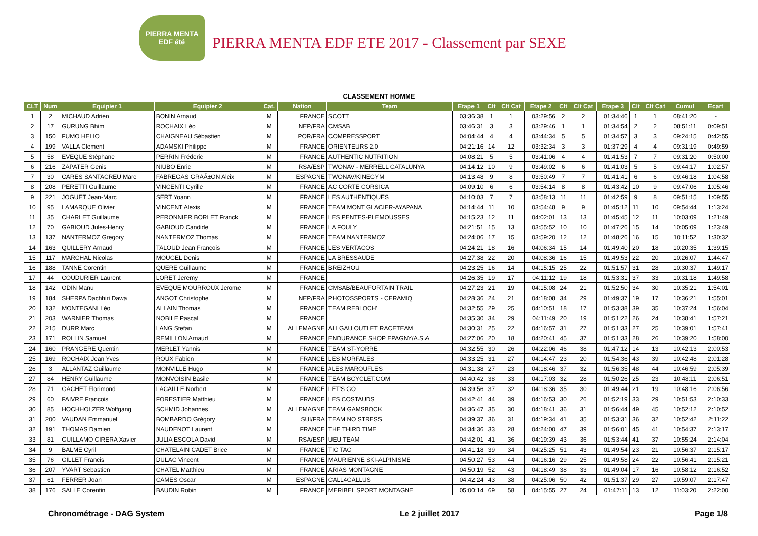PIERRA MENTA EDF été
PIERRA MENTA EDF ETE 2017 - Classement par SEXE
CLASSEMENT HOMME
| CLT | Num | Equipier 1 | Equipier 2 | Cat. | Nation | Team | Etape 1 | Clt | Clt Cat | Etape 2 | Clt | Clt Cat | Etape 3 | Clt | Clt Cat | Cumul | Ecart |
| --- | --- | --- | --- | --- | --- | --- | --- | --- | --- | --- | --- | --- | --- | --- | --- | --- | --- |
| 1 | 2 | MICHAUD Adrien | BONIN Arnaud | M | FRANCE | SCOTT | 03:36:38 | 1 | 1 | 03:29:56 | 2 | 2 | 01:34:46 | 1 | 1 | 08:41:20 | - |
| 2 | 17 | GURUNG Bhim | ROCHAIX Léo | M | NEP/FRA | CMSAB | 03:46:31 | 3 | 3 | 03:29:46 | 1 | 1 | 01:34:54 | 2 | 2 | 08:51:11 | 0:09:51 |
| 3 | 150 | FUMO HELIO | CHAIGNEAU Sébastien | M | POR/FRA | COMPRESSPORT | 04:04:44 | 4 | 4 | 03:44:34 | 5 | 5 | 01:34:57 | 3 | 3 | 09:24:15 | 0:42:55 |
| 4 | 199 | VALLA Clement | ADAMSKI Philippe | M | FRANCE | ORIENTEURS 2.0 | 04:21:16 | 14 | 12 | 03:32:34 | 3 | 3 | 01:37:29 | 4 | 4 | 09:31:19 | 0:49:59 |
| 5 | 58 | EVEQUE Stéphane | PERRIN Fréderic | M | FRANCE | AUTHENTIC NUTRITION | 04:08:21 | 5 | 5 | 03:41:06 | 4 | 4 | 01:41:53 | 7 | 7 | 09:31:20 | 0:50:00 |
| 6 | 216 | ZAPATER Genis | NIUBO Enric | M | RSA/ESP | TWONAV - MERRELL CATALUNYA | 04:14:12 | 10 | 9 | 03:49:02 | 6 | 6 | 01:41:03 | 5 | 5 | 09:44:17 | 1:02:57 |
| 7 | 30 | CARES SANTACREU Marc | FABREGAS GRAÃ±ON Aleix | M | ESPAGNE | TWONAV/KINEGYM | 04:13:48 | 9 | 8 | 03:50:49 | 7 | 7 | 01:41:41 | 6 | 6 | 09:46:18 | 1:04:58 |
| 8 | 208 | PERETTI Guillaume | VINCENTI Cyrille | M | FRANCE | AC CORTE CORSICA | 04:09:10 | 6 | 6 | 03:54:14 | 8 | 8 | 01:43:42 | 10 | 9 | 09:47:06 | 1:05:46 |
| 9 | 221 | JOGUET Jean-Marc | SERT Yoann | M | FRANCE | LES AUTHENTIQUES | 04:10:03 | 7 | 7 | 03:58:13 | 11 | 11 | 01:42:59 | 9 | 8 | 09:51:15 | 1:09:55 |
| 10 | 95 | LAMARQUE Olivier | VINCENT Alexis | M | FRANCE | TEAM MONT GLACIER-AYAPANA | 04:14:44 | 11 | 10 | 03:54:48 | 9 | 9 | 01:45:12 | 11 | 10 | 09:54:44 | 1:13:24 |
| 11 | 35 | CHARLET Guillaume | PERONNIER BORLET Franck | M | FRANCE | LES PENTES-PLEMOUSSES | 04:15:23 | 12 | 11 | 04:02:01 | 13 | 13 | 01:45:45 | 12 | 11 | 10:03:09 | 1:21:49 |
| 12 | 70 | GABIOUD Jules-Henry | GABIOUD Candide | M | FRANCE | LA FOULY | 04:21:51 | 15 | 13 | 03:55:52 | 10 | 10 | 01:47:26 | 15 | 14 | 10:05:09 | 1:23:49 |
| 13 | 137 | NANTERMOZ Gregory | NANTERMOZ Thomas | M | FRANCE | TEAM NANTERMOZ | 04:24:06 | 17 | 15 | 03:59:20 | 12 | 12 | 01:48:26 | 16 | 15 | 10:11:52 | 1:30:32 |
| 14 | 163 | QUILLERY Arnaud | TALOUD Jean François | M | FRANCE | LES VERTACOS | 04:24:21 | 18 | 16 | 04:06:34 | 15 | 14 | 01:49:40 | 20 | 18 | 10:20:35 | 1:39:15 |
| 15 | 117 | MARCHAL Nicolas | MOUGEL Denis | M | FRANCE | LA BRESSAUDE | 04:27:38 | 22 | 20 | 04:08:36 | 16 | 15 | 01:49:53 | 22 | 20 | 10:26:07 | 1:44:47 |
| 16 | 188 | TANNE Corentin | QUERE Guillaume | M | FRANCE | BREIZHOU | 04:23:25 | 16 | 14 | 04:15:15 | 25 | 22 | 01:51:57 | 31 | 28 | 10:30:37 | 1:49:17 |
| 17 | 44 | COUDURIER Laurent | LORET Jeremy | M | FRANCE | | 04:26:35 | 19 | 17 | 04:11:12 | 19 | 18 | 01:53:31 | 37 | 33 | 10:31:18 | 1:49:58 |
| 18 | 142 | ODIN Manu | EVEQUE MOURROUX Jerome | M | FRANCE | CMSAB/BEAUFORTAIN TRAIL | 04:27:23 | 21 | 19 | 04:15:08 | 24 | 21 | 01:52:50 | 34 | 30 | 10:35:21 | 1:54:01 |
| 19 | 184 | SHERPA Dachhiri Dawa | ANGOT Christophe | M | NEP/FRA | PHOTOSSPORTS - CERAMIQ | 04:28:36 | 24 | 21 | 04:18:08 | 34 | 29 | 01:49:37 | 19 | 17 | 10:36:21 | 1:55:01 |
| 20 | 132 | MONTEGANI Léo | ALLAIN Thomas | M | FRANCE | TEAM REBLOCH' | 04:32:55 | 29 | 25 | 04:10:51 | 18 | 17 | 01:53:38 | 39 | 35 | 10:37:24 | 1:56:04 |
| 21 | 203 | WARNIER Thomas | NOBILE Pascal | M | FRANCE | | 04:35:30 | 34 | 29 | 04:11:49 | 20 | 19 | 01:51:22 | 26 | 24 | 10:38:41 | 1:57:21 |
| 22 | 215 | DURR Marc | LANG Stefan | M | ALLEMAGNE | ALLGAU OUTLET RACETEAM | 04:30:31 | 25 | 22 | 04:16:57 | 31 | 27 | 01:51:33 | 27 | 25 | 10:39:01 | 1:57:41 |
| 23 | 171 | ROLLIN Samuel | REMILLON Arnaud | M | FRANCE | ENDURANCE SHOP EPAGNY/A.S.A | 04:27:06 | 20 | 18 | 04:20:41 | 45 | 37 | 01:51:33 | 28 | 26 | 10:39:20 | 1:58:00 |
| 24 | 160 | PRANGERE Quentin | MERLET Yannis | M | FRANCE | TEAM ST-YORRE | 04:32:55 | 30 | 26 | 04:22:06 | 46 | 38 | 01:47:12 | 14 | 13 | 10:42:13 | 2:00:53 |
| 25 | 169 | ROCHAIX Jean Yves | ROUX Fabien | M | FRANCE | LES MORFALES | 04:33:25 | 31 | 27 | 04:14:47 | 23 | 20 | 01:54:36 | 43 | 39 | 10:42:48 | 2:01:28 |
| 26 | 3 | ALLANTAZ Guillaume | MONVILLE Hugo | M | FRANCE | #LES MAROUFLES | 04:31:38 | 27 | 23 | 04:18:46 | 37 | 32 | 01:56:35 | 48 | 44 | 10:46:59 | 2:05:39 |
| 27 | 84 | HENRY Guillaume | MONVOISIN Basile | M | FRANCE | TEAM BCYCLET.COM | 04:40:42 | 38 | 33 | 04:17:03 | 32 | 28 | 01:50:26 | 25 | 23 | 10:48:11 | 2:06:51 |
| 28 | 71 | GACHET Florimond | LACAILLE Norbert | M | FRANCE | LET'S GO | 04:39:56 | 37 | 32 | 04:18:36 | 35 | 30 | 01:49:44 | 21 | 19 | 10:48:16 | 2:06:56 |
| 29 | 60 | FAIVRE Francois | FORESTIER Matthieu | M | FRANCE | LES COSTAUDS | 04:42:41 | 44 | 39 | 04:16:53 | 30 | 26 | 01:52:19 | 33 | 29 | 10:51:53 | 2:10:33 |
| 30 | 85 | HOCHHOLZER Wolfgang | SCHMID Johannes | M | ALLEMAGNE | TEAM GAMSBOCK | 04:36:47 | 35 | 30 | 04:18:41 | 36 | 31 | 01:56:44 | 49 | 45 | 10:52:12 | 2:10:52 |
| 31 | 200 | VAUDAN Emmanuel | BOMBARDO Grégory | M | SUI/FRA | TEAM NO STRESS | 04:39:37 | 36 | 31 | 04:19:34 | 41 | 35 | 01:53:31 | 36 | 32 | 10:52:42 | 2:11:22 |
| 32 | 191 | THOMAS Damien | NAUDENOT Laurent | M | FRANCE | THE THIRD TIME | 04:34:36 | 33 | 28 | 04:24:00 | 47 | 39 | 01:56:01 | 45 | 41 | 10:54:37 | 2:13:17 |
| 33 | 81 | GUILLAMO CIRERA Xavier | JULIA ESCOLA David | M | RSA/ESP | UEU TEAM | 04:42:01 | 41 | 36 | 04:19:39 | 43 | 36 | 01:53:44 | 41 | 37 | 10:55:24 | 2:14:04 |
| 34 | 9 | BALME Cyril | CHATELAIN CADET Brice | M | FRANCE | TIC TAC | 04:41:18 | 39 | 34 | 04:25:25 | 51 | 43 | 01:49:54 | 23 | 21 | 10:56:37 | 2:15:17 |
| 35 | 76 | GILLET Francis | DULAC Vincent | M | FRANCE | MAURIENNE SKI-ALPINISME | 04:50:27 | 53 | 44 | 04:16:16 | 29 | 25 | 01:49:58 | 24 | 22 | 10:56:41 | 2:15:21 |
| 36 | 207 | YVART Sebastien | CHATEL Matthieu | M | FRANCE | ARIAS MONTAGNE | 04:50:19 | 52 | 43 | 04:18:49 | 38 | 33 | 01:49:04 | 17 | 16 | 10:58:12 | 2:16:52 |
| 37 | 61 | FERRER Joan | CAMES Oscar | M | ESPAGNE | CALL4GALLUS | 04:42:24 | 43 | 38 | 04:25:06 | 50 | 42 | 01:51:37 | 29 | 27 | 10:59:07 | 2:17:47 |
| 38 | 176 | SALLE Corentin | BAUDIN Robin | M | FRANCE | MERIBEL SPORT MONTAGNE | 05:00:14 | 69 | 58 | 04:15:55 | 27 | 24 | 01:47:11 | 13 | 12 | 11:03:20 | 2:22:00 |
Chronométrage - DAG System Le 2 juillet 2017 Page 1/8